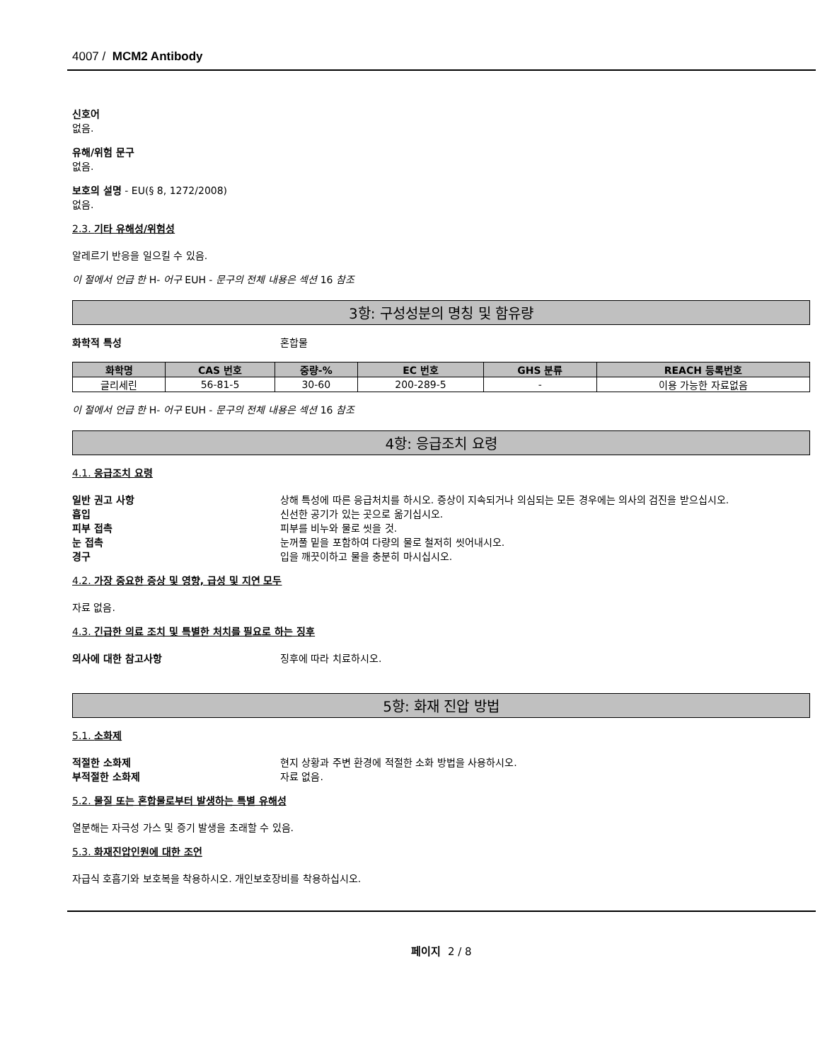4007 / MCM2 Antibody
신호어
없음.
유해/위험 문구
없음.
보호의 설명 - EU(§ 8, 1272/2008)
없음.
2.3. 기타 유해성/위험성
알레르기 반응을 일으킬 수 있음.
이 절에서 언급 한 H- 어구 EUH - 문구의 전체 내용은 섹션 16 참조
3항: 구성성분의 명칭 및 함유량
화학적 특성 혼합물
| 화학명 | CAS 번호 | 중량-% | EC 번호 | GHS 분류 | REACH 등록번호 |
| --- | --- | --- | --- | --- | --- |
| 글리세린 | 56-81-5 | 30-60 | 200-289-5 | - | 이용 가능한 자료없음 |
이 절에서 언급 한 H- 어구 EUH - 문구의 전체 내용은 섹션 16 참조
4항: 응급조치 요령
4.1. 응급조치 요령
일반 권고 사항 상해 특성에 따른 응급처치를 하시오. 증상이 지속되거나 의심되는 모든 경우에는 의사의 검진을 받으십시오.
흡입 신선한 공기가 있는 곳으로 옮기십시오.
피부 접촉 피부를 비누와 물로 씻을 것.
눈 접촉 눈꺼풀 밑을 포함하여 다량의 물로 철저히 씻어내시오.
경구 입을 깨끗이하고 물을 충분히 마시십시오.
4.2. 가장 중요한 증상 및 영향, 급성 및 지연 모두
자료 없음.
4.3. 긴급한 의료 조치 및 특별한 처치를 필요로 하는 징후
의사에 대한 참고사항 징후에 따라 치료하시오.
5항: 화재 진압 방법
5.1. 소화제
적절한 소화제 현지 상황과 주변 환경에 적절한 소화 방법을 사용하시오.
부적절한 소화제 자료 없음.
5.2. 물질 또는 혼합물로부터 발생하는 특별 유해성
열분해는 자극성 가스 및 증기 발생을 초래할 수 있음.
5.3. 화재진압인원에 대한 조언
자급식 호흡기와 보호복을 착용하시오. 개인보호장비를 착용하십시오.
페이지 2 / 8